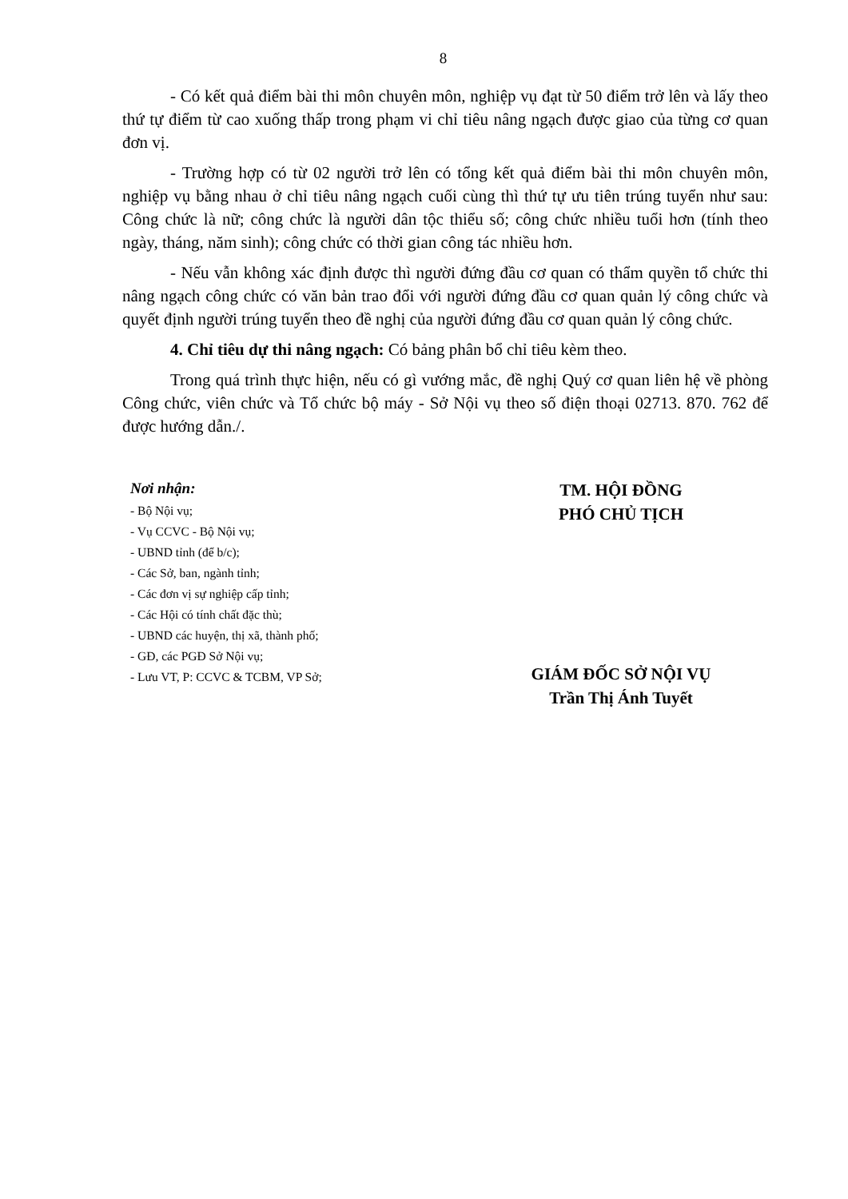8
- Có kết quả điểm bài thi môn chuyên môn, nghiệp vụ đạt từ 50 điểm trở lên và lấy theo thứ tự điểm từ cao xuống thấp trong phạm vi chỉ tiêu nâng ngạch được giao của từng cơ quan đơn vị.
- Trường hợp có từ 02 người trở lên có tổng kết quả điểm bài thi môn chuyên môn, nghiệp vụ bằng nhau ở chỉ tiêu nâng ngạch cuối cùng thì thứ tự ưu tiên trúng tuyển như sau: Công chức là nữ; công chức là người dân tộc thiểu số; công chức nhiều tuổi hơn (tính theo ngày, tháng, năm sinh); công chức có thời gian công tác nhiều hơn.
- Nếu vẫn không xác định được thì người đứng đầu cơ quan có thẩm quyền tổ chức thi nâng ngạch công chức có văn bản trao đổi với người đứng đầu cơ quan quản lý công chức và quyết định người trúng tuyển theo đề nghị của người đứng đầu cơ quan quản lý công chức.
4. Chỉ tiêu dự thi nâng ngạch: Có bảng phân bổ chỉ tiêu kèm theo.
Trong quá trình thực hiện, nếu có gì vướng mắc, đề nghị Quý cơ quan liên hệ về phòng Công chức, viên chức và Tổ chức bộ máy - Sở Nội vụ theo số điện thoại 02713. 870. 762 để được hướng dẫn./.
Nơi nhận:
- Bộ Nội vụ;
- Vụ CCVC - Bộ Nội vụ;
- UBND tỉnh (để b/c);
- Các Sở, ban, ngành tỉnh;
- Các đơn vị sự nghiệp cấp tỉnh;
- Các Hội có tính chất đặc thù;
- UBND các huyện, thị xã, thành phố;
- GĐ, các PGĐ Sở Nội vụ;
- Lưu VT, P: CCVC & TCBM, VP Sở;
TM. HỘI ĐỒNG
PHÓ CHỦ TỊCH
GIÁM ĐỐC SỞ NỘI VỤ
Trần Thị Ánh Tuyết